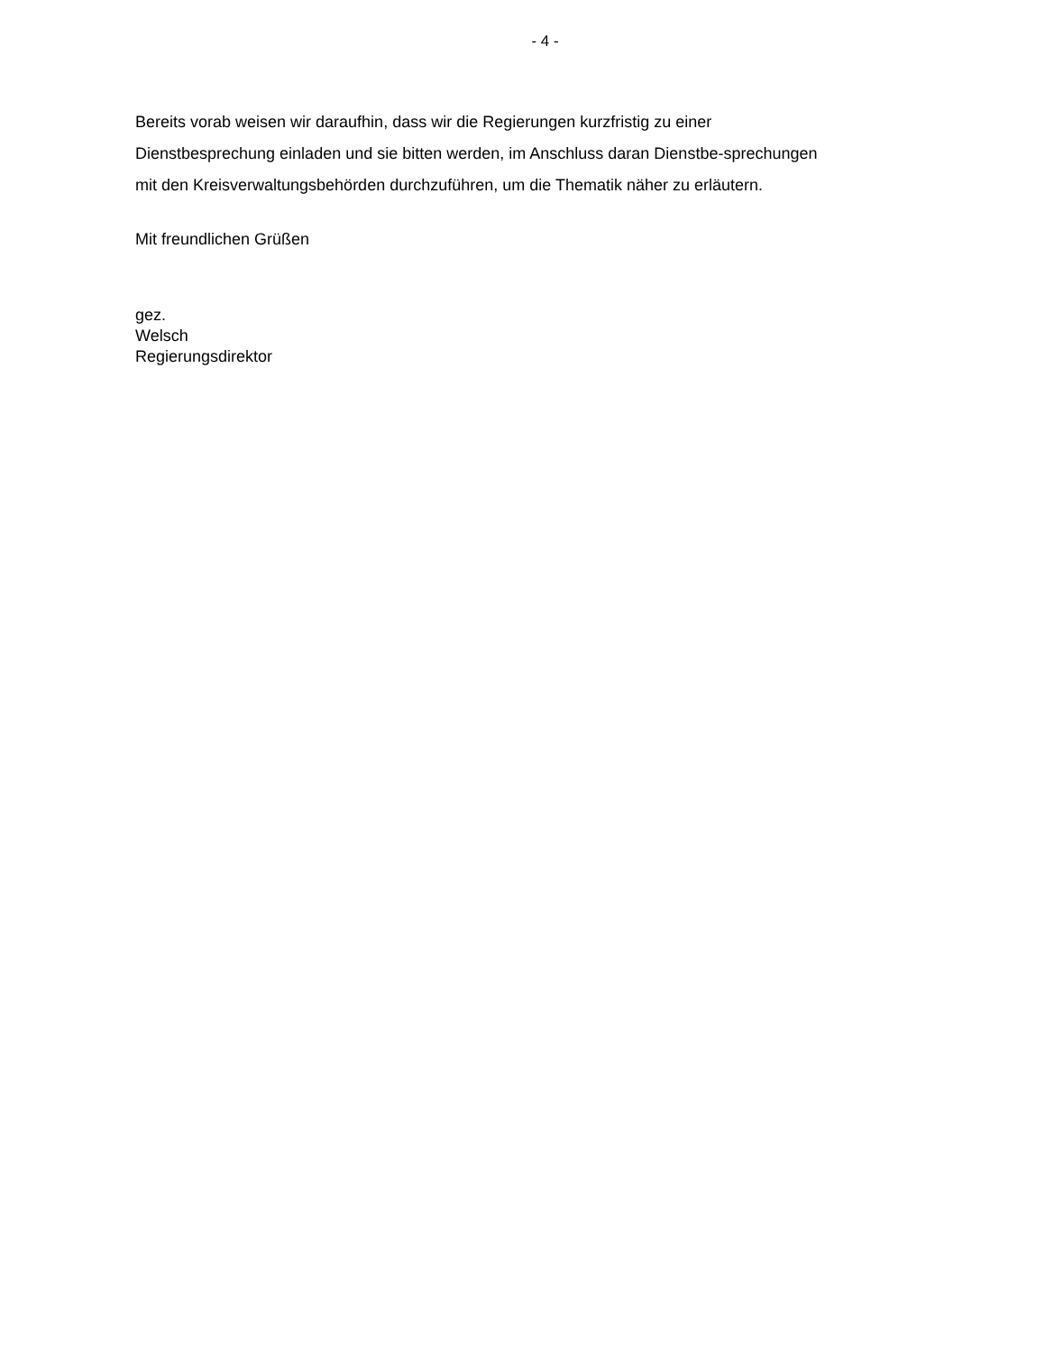- 4 -
Bereits vorab weisen wir daraufhin, dass wir die Regierungen kurzfristig zu einer Dienstbesprechung einladen und sie bitten werden, im Anschluss daran Dienstbe-sprechungen mit den Kreisverwaltungsbehörden durchzuführen, um die Thematik näher zu erläutern.
Mit freundlichen Grüßen
gez.
Welsch
Regierungsdirektor